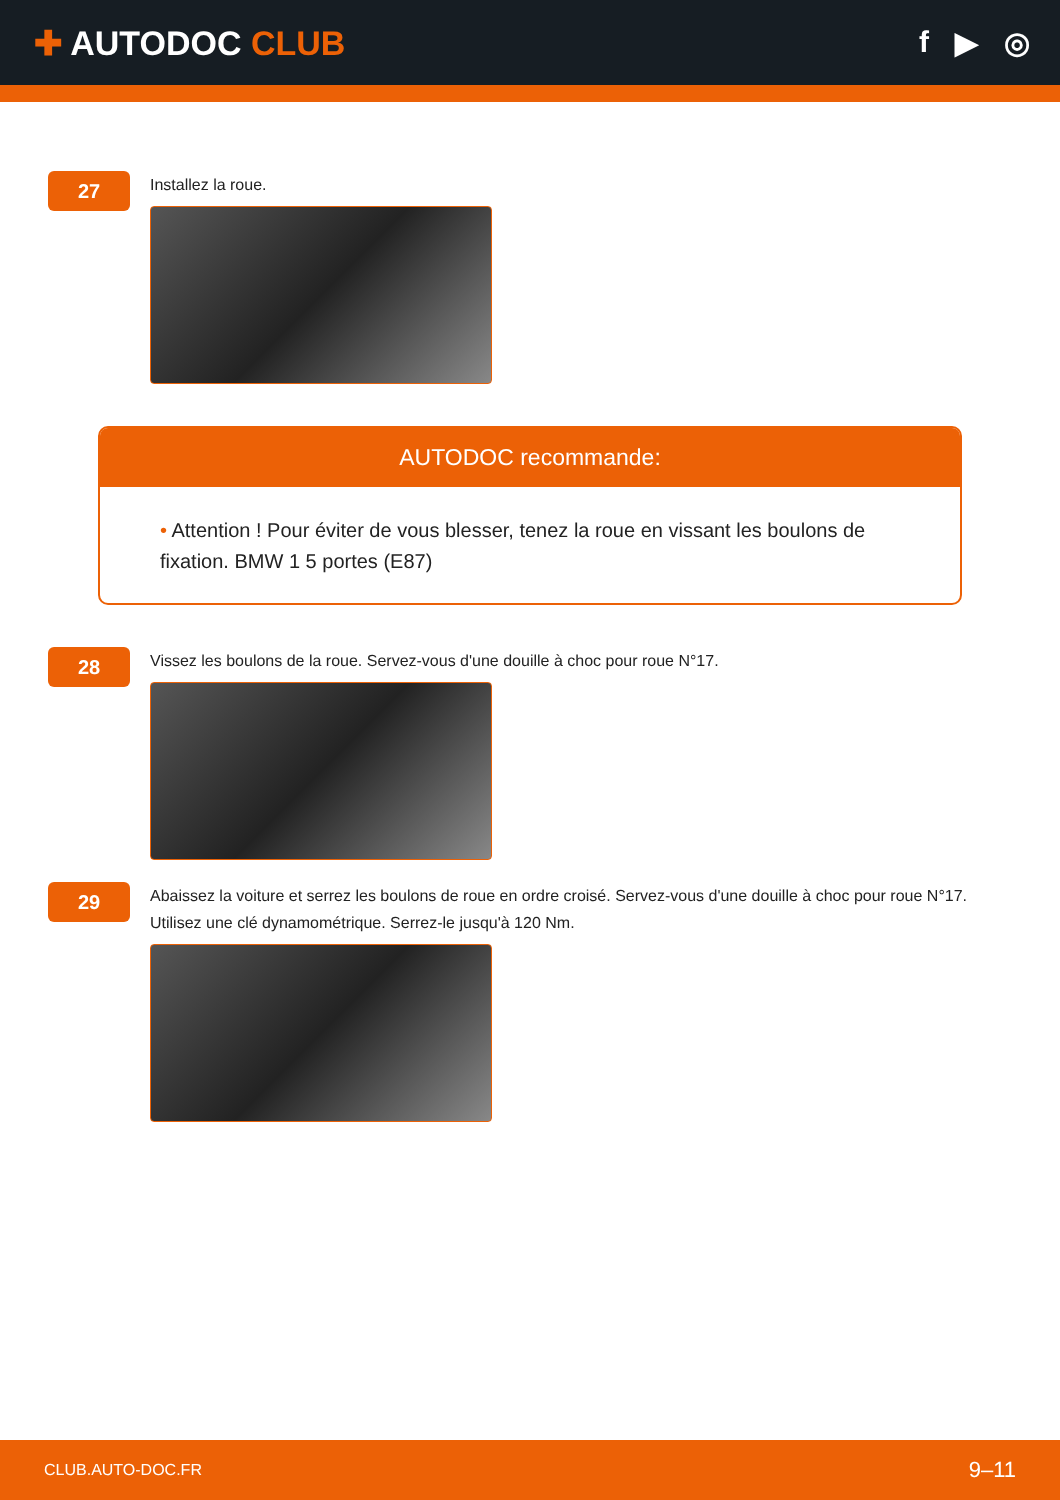✚ AUTODOC CLUB f ▶ ◎
27
Installez la roue.
AUTODOC recommande:
• Attention ! Pour éviter de vous blesser, tenez la roue en vissant les boulons de fixation. BMW 1 5 portes (E87)
28
Vissez les boulons de la roue. Servez-vous d'une douille à choc pour roue N°17.
29
Abaissez la voiture et serrez les boulons de roue en ordre croisé. Servez-vous d'une douille à choc pour roue N°17. Utilisez une clé dynamométrique. Serrez-le jusqu'à 120 Nm.
CLUB.AUTO-DOC.FR 9–11